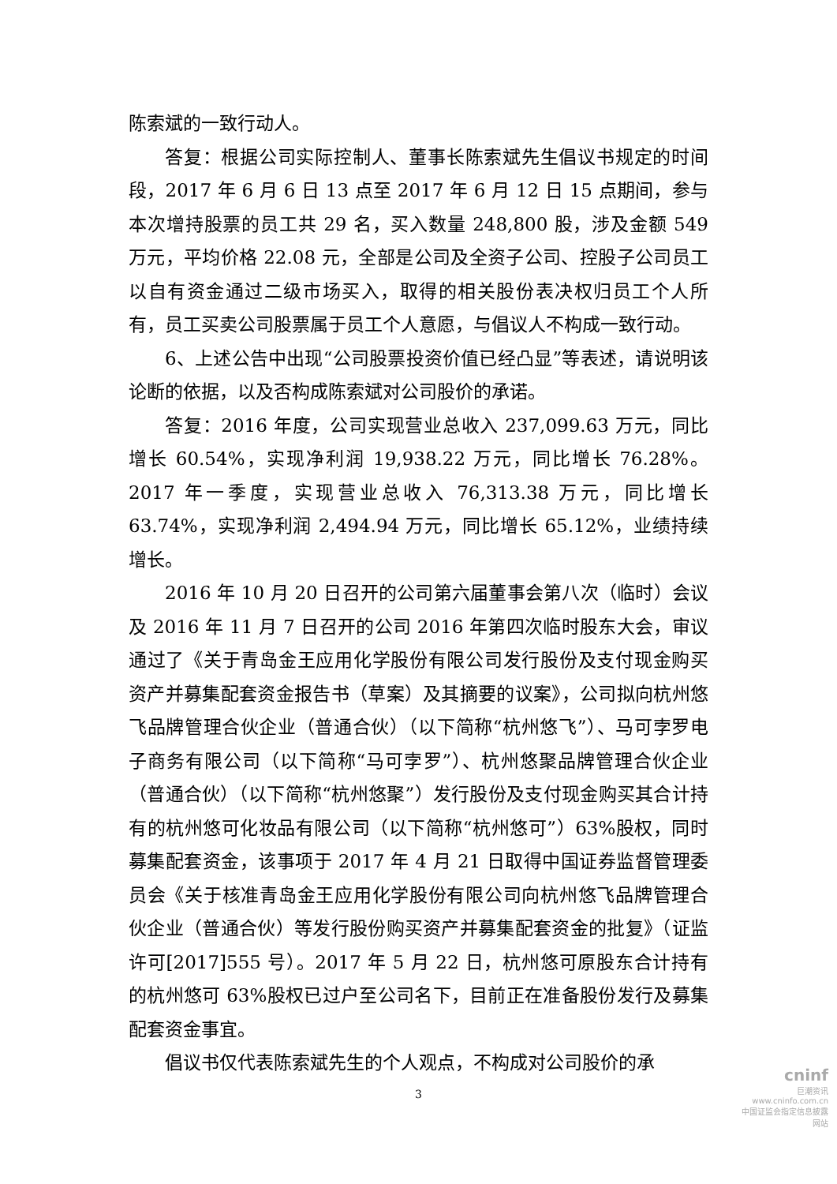陈索斌的一致行动人。
答复：根据公司实际控制人、董事长陈索斌先生倡议书规定的时间段，2017 年 6 月 6 日 13 点至 2017 年 6 月 12 日 15 点期间，参与本次增持股票的员工共 29 名，买入数量 248,800 股，涉及金额 549 万元，平均价格 22.08 元，全部是公司及全资子公司、控股子公司员工以自有资金通过二级市场买入，取得的相关股份表决权归员工个人所有，员工买卖公司股票属于员工个人意愿，与倡议人不构成一致行动。
6、上述公告中出现“公司股票投资价值已经凸显”等表述，请说明该论断的依据，以及否构成陈索斌对公司股价的承诺。
答复：2016 年度，公司实现营业总收入 237,099.63 万元，同比增长 60.54%，实现净利润 19,938.22 万元，同比增长 76.28%。2017 年一季度，实现营业总收入 76,313.38 万元，同比增长 63.74%，实现净利润 2,494.94 万元，同比增长 65.12%，业绩持续增长。
2016 年 10 月 20 日召开的公司第六届董事会第八次（临时）会议及 2016 年 11 月 7 日召开的公司 2016 年第四次临时股东大会，审议通过了《关于青岛金王应用化学股份有限公司发行股份及支付现金购买资产并募集配套资金报告书（草案）及其摘要的议案》，公司拟向杭州悠飞品牌管理合伙企业（普通合伙）（以下简称“杭州悠飞”）、马可孛罗电子商务有限公司（以下简称“马可孛罗”）、杭州悠聚品牌管理合伙企业（普通合伙）（以下简称“杭州悠聚”）发行股份及支付现金购买其合计持有的杭州悠可化妆品有限公司（以下简称“杭州悠可”）63%股权，同时募集配套资金，该事项于 2017 年 4 月 21 日取得中国证券监督管理委员会《关于核准青岛金王应用化学股份有限公司向杭州悠飞品牌管理合伙企业（普通合伙）等发行股份购买资产并募集配套资金的批复》（证监许可[2017]555 号）。2017 年 5 月 22 日，杭州悠可原股东合计持有的杭州悠可 63%股权已过户至公司名下，目前正在准备股份发行及募集配套资金事宜。
倡议书仅代表陈索斌先生的个人观点，不构成对公司股价的承
3
cninf
巨潮资讯
www.cninfo.com.cn
中国证监会指定信息披露网站